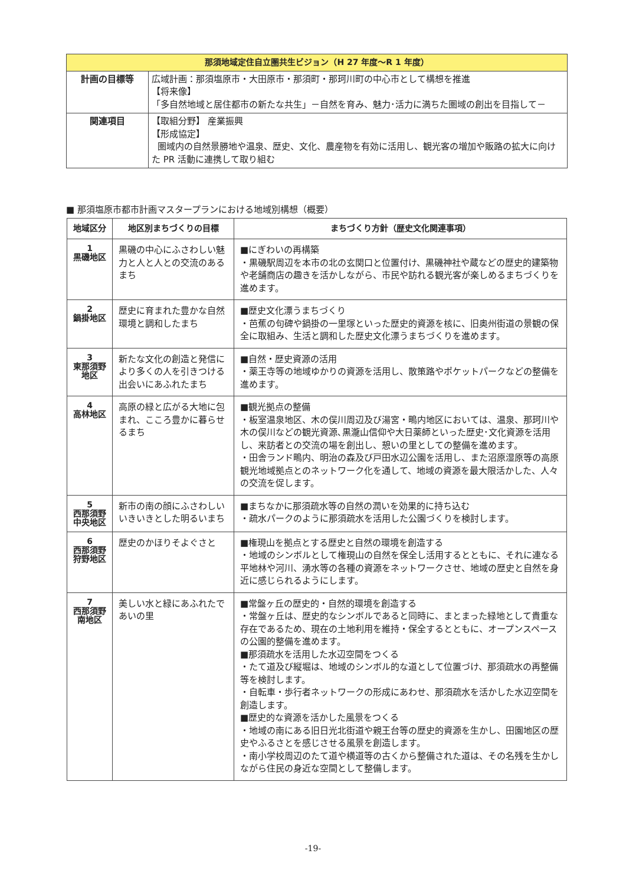| 那須地域定住自立圏共生ビジョン（H 27 年度～R 1 年度） | |
| 計画の目標等 | 広域計画：那須塩原市・大田原市・那須町・那珂川町の中心市として構想を推進 【将来像】 「多自然地域と居住都市の新たな共生」－自然を育み、魅力･活力に満ちた圏域の創出を目指して－ |
| 関連項目 | 【取組分野】 産業振興 【形成協定】 圏域内の自然景勝地や温泉、歴史、文化、農産物を有効に活用し、観光客の増加や販路の拡大に向けた PR 活動に連携して取り組む |
■ 那須塩原市都市計画マスタープランにおける地域別構想（概要）
| 地域区分 | 地区別まちづくりの目標 | まちづくり方針（歴史文化関連事項） |
| --- | --- | --- |
| 1 黒磯地区 | 黒磯の中心にふさわしい魅力と人と人との交流のあるまち | ■にぎわいの再構築 ・黒磯駅周辺を本市の北の玄関口と位置付け、黒磯神社や蔵などの歴史的建築物や老舗商店の趣きを活かしながら、市民や訪れる観光客が楽しめるまちづくりを進めます。 |
| 2 鍋掛地区 | 歴史に育まれた豊かな自然環境と調和したまち | ■歴史文化漂うまちづくり ・芭蕉の句碑や鍋掛の一里塚といった歴史的資源を核に、旧奥州街道の景観の保全に取組み、生活と調和した歴史文化漂うまちづくりを進めます。 |
| 3 東那須野 地区 | 新たな文化の創造と発信により多くの人を引きつける 出会いにあふれたまち | ■自然・歴史資源の活用 ・薬王寺等の地域ゆかりの資源を活用し、散策路やポケットパークなどの整備を進めます。 |
| 4 高林地区 | 高原の緑と広がる大地に包まれ、こころ豊かに暮らせるまち | ■観光拠点の整備 ・板室温泉地区、木の俣川周辺及び湯宮・鴫内地区においては、温泉、那珂川や木の俣川などの観光資源､黒瀧山信仰や大日薬師といった歴史･文化資源を活用し、来訪者との交流の場を創出し、憩いの里としての整備を進めます。 ・田舎ランド鴫内、明治の森及び戸田水辺公園を活用し、また沼原湿原等の高原観光地域拠点とのネットワーク化を通して、地域の資源を最大限活かした、人々の交流を促します。 |
| 5 西那須野 中央地区 | 新市の南の顔にふさわしい いきいきとした明るいまち | ■まちなかに那須疏水等の自然の潤いを効果的に持ち込む ・疏水パークのように那須疏水を活用した公園づくりを検討します。 |
| 6 西那須野 狩野地区 | 歴史のかほりそよぐさと | ■権現山を拠点とする歴史と自然の環境を創造する ・地域のシンボルとして権現山の自然を保全し活用するとともに、それに連なる平地林や河川、湧水等の各種の資源をネットワークさせ、地域の歴史と自然を身近に感じられるようにします。 |
| 7 西那須野 南地区 | 美しい水と緑にあふれたであいの里 | ■常盤ヶ丘の歴史的・自然的環境を創造する ・常盤ヶ丘は、歴史的なシンボルであると同時に、まとまった緑地として貴重な存在であるため、現在の土地利用を維持・保全するとともに、オープンスペースの公園的整備を進めます。 ■那須疏水を活用した水辺空間をつくる ・たて道及び縦堀は、地域のシンボル的な道として位置づけ、那須疏水の再整備等を検討します。 ・自転車・歩行者ネットワークの形成にあわせ、那須疏水を活かした水辺空間を創造します。 ■歴史的な資源を活かした風景をつくる ・地域の南にある旧日光北街道や親王台等の歴史的資源を生かし、田園地区の歴史やふるさとを感じさせる風景を創造します。 ・南小学校周辺のたて道や横道等の古くから整備された道は、その名残を生かしながら住民の身近な空間として整備します。 |
-19-